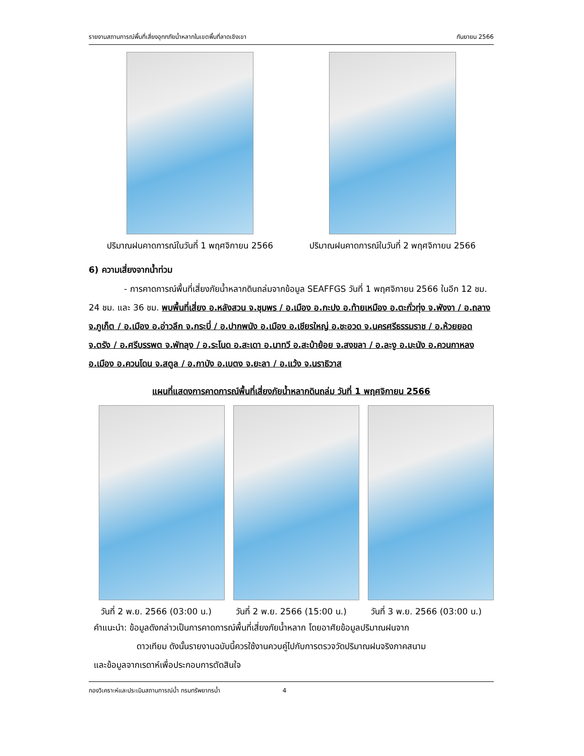รายงานสถานการณ์พื้นที่เสี่ยงอุทกภัยน้ำหลากในเขตพื้นที่ลาดเชิงเขา กันยายน 2566
ปริมาณฝนคาดการณ์ในวันที่ 1 พฤศจิกายน 2566 ปริมาณฝนคาดการณ์ในวันที่ 2 พฤศจิกายน 2566
6) ความเสี่ยงจากน้ำท่วม
- การคาดการณ์พื้นที่เสี่ยงภัยน้ำหลากดินถล่มจากข้อมูล SEAFFGS วันที่ 1 พฤศจิกายน 2566 ในอีก 12 ชม. 24 ชม. และ 36 ชม. พบพื้นที่เสี่ยง อ.หลังสวน จ.ชุมพร / อ.เมือง อ.กะปง อ.ท้ายเหมือง อ.ตะกั่วทุ่ง จ.พังงา / อ.ถลาง จ.ภูเก็ต / อ.เมือง อ.อ่าวลึก จ.กระบี่ / อ.ปากพนัง อ.เมือง อ.เชียรใหญ่ อ.ชะอวด จ.นครศรีธรรมราช / อ.ห้วยยอด จ.ตรัง / อ.ศรีบรรพต จ.พัทลุง / อ.ระโนด อ.สะเดา อ.นาทวี อ.สะบ้าย้อย จ.สงขลา / อ.ละงู อ.มะนัง อ.ควนกาหลง อ.เมือง อ.ควนโดน จ.สตูล / อ.กาบัง อ.เบตง จ.ยะลา / อ.แว้ง จ.นราธิวาส
แผนที่แสดงการคาดการณ์พื้นที่เสี่ยงภัยน้ำหลากดินถล่ม วันที่ 1 พฤศจิกายน 2566
วันที่ 2 พ.ย. 2566 (03:00 น.) วันที่ 2 พ.ย. 2566 (15:00 น.) วันที่ 3 พ.ย. 2566 (03:00 น.)
คำแนะนำ: ข้อมูลดังกล่าวเป็นการคาดการณ์พื้นที่เสี่ยงภัยน้ำหลาก โดยอาศัยข้อมูลปริมาณฝนจาก
ดาวเทียม ดังนั้นรายงานฉบับนี้ควรใช้งานควบคู่ไปกับการตรวจวัดปริมาณฝนจริงภาคสนาม
และข้อมูลจากเรดาห์เพื่อประกอบการตัดสินใจ
กองวิเคราะห์และประเมินสถานการณ์น้ำ กรมทรัพยากรน้ำ 4